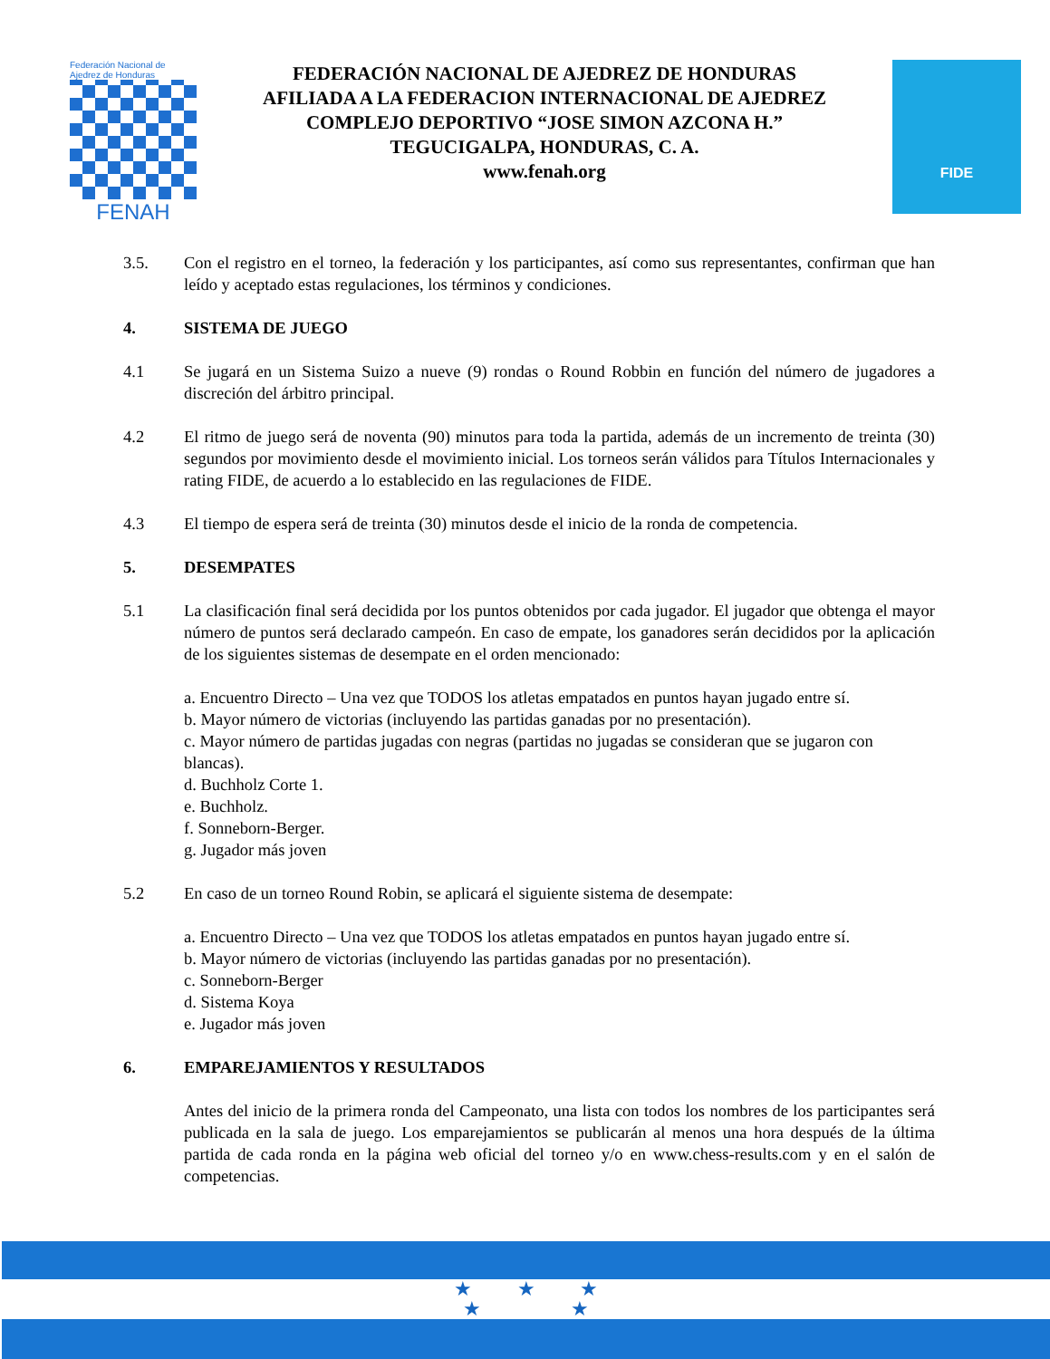Federación Nacional de Ajedrez de Honduras
FENAH
FEDERACIÓN NACIONAL DE AJEDREZ DE HONDURAS
AFILIADA A LA FEDERACION INTERNACIONAL DE AJEDREZ
COMPLEJO DEPORTIVO “JOSE SIMON AZCONA H.”
TEGUCIGALPA, HONDURAS, C. A.
www.fenah.org
FIDE
3.5. Con el registro en el torneo, la federación y los participantes, así como sus representantes, confirman que han leído y aceptado estas regulaciones, los términos y condiciones.
4. SISTEMA DE JUEGO
4.1 Se jugará en un Sistema Suizo a nueve (9) rondas o Round Robbin en función del número de jugadores a discreción del árbitro principal.
4.2 El ritmo de juego será de noventa (90) minutos para toda la partida, además de un incremento de treinta (30) segundos por movimiento desde el movimiento inicial. Los torneos serán válidos para Títulos Internacionales y rating FIDE, de acuerdo a lo establecido en las regulaciones de FIDE.
4.3 El tiempo de espera será de treinta (30) minutos desde el inicio de la ronda de competencia.
5. DESEMPATES
5.1 La clasificación final será decidida por los puntos obtenidos por cada jugador. El jugador que obtenga el mayor número de puntos será declarado campeón. En caso de empate, los ganadores serán decididos por la aplicación de los siguientes sistemas de desempate en el orden mencionado:
a. Encuentro Directo – Una vez que TODOS los atletas empatados en puntos hayan jugado entre sí.
b. Mayor número de victorias (incluyendo las partidas ganadas por no presentación).
c. Mayor número de partidas jugadas con negras (partidas no jugadas se consideran que se jugaron con blancas).
d. Buchholz Corte 1.
e. Buchholz.
f. Sonneborn-Berger.
g. Jugador más joven
5.2 En caso de un torneo Round Robin, se aplicará el siguiente sistema de desempate:
a. Encuentro Directo – Una vez que TODOS los atletas empatados en puntos hayan jugado entre sí.
b. Mayor número de victorias (incluyendo las partidas ganadas por no presentación).
c. Sonneborn-Berger
d. Sistema Koya
e. Jugador más joven
6. EMPAREJAMIENTOS Y RESULTADOS
Antes del inicio de la primera ronda del Campeonato, una lista con todos los nombres de los participantes será publicada en la sala de juego. Los emparejamientos se publicarán al menos una hora después de la última partida de cada ronda en la página web oficial del torneo y/o en www.chess-results.com y en el salón de competencias.
★ ★ ★
★ ★